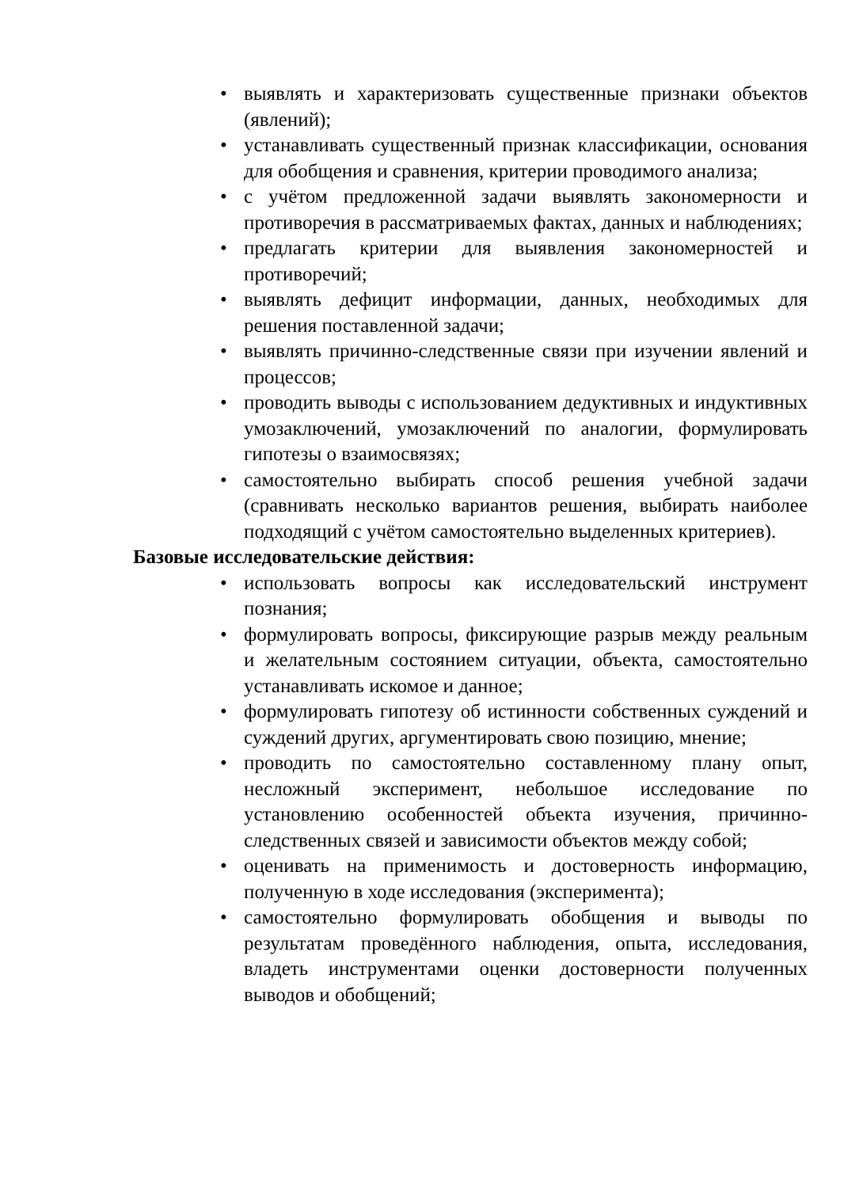• выявлять и характеризовать существенные признаки объектов (явлений);
• устанавливать существенный признак классификации, основания для обобщения и сравнения, критерии проводимого анализа;
• с учётом предложенной задачи выявлять закономерности и противоречия в рассматриваемых фактах, данных и наблюдениях;
• предлагать критерии для выявления закономерностей и противоречий;
• выявлять дефицит информации, данных, необходимых для решения поставленной задачи;
• выявлять причинно-следственные связи при изучении явлений и процессов;
• проводить выводы с использованием дедуктивных и индуктивных умозаключений, умозаключений по аналогии, формулировать гипотезы о взаимосвязях;
• самостоятельно выбирать способ решения учебной задачи (сравнивать несколько вариантов решения, выбирать наиболее подходящий с учётом самостоятельно выделенных критериев).
Базовые исследовательские действия:
• использовать вопросы как исследовательский инструмент познания;
• формулировать вопросы, фиксирующие разрыв между реальным и желательным состоянием ситуации, объекта, самостоятельно устанавливать искомое и данное;
• формулировать гипотезу об истинности собственных суждений и суждений других, аргументировать свою позицию, мнение;
• проводить по самостоятельно составленному плану опыт, несложный эксперимент, небольшое исследование по установлению особенностей объекта изучения, причинно-следственных связей и зависимости объектов между собой;
• оценивать на применимость и достоверность информацию, полученную в ходе исследования (эксперимента);
• самостоятельно формулировать обобщения и выводы по результатам проведённого наблюдения, опыта, исследования, владеть инструментами оценки достоверности полученных выводов и обобщений;